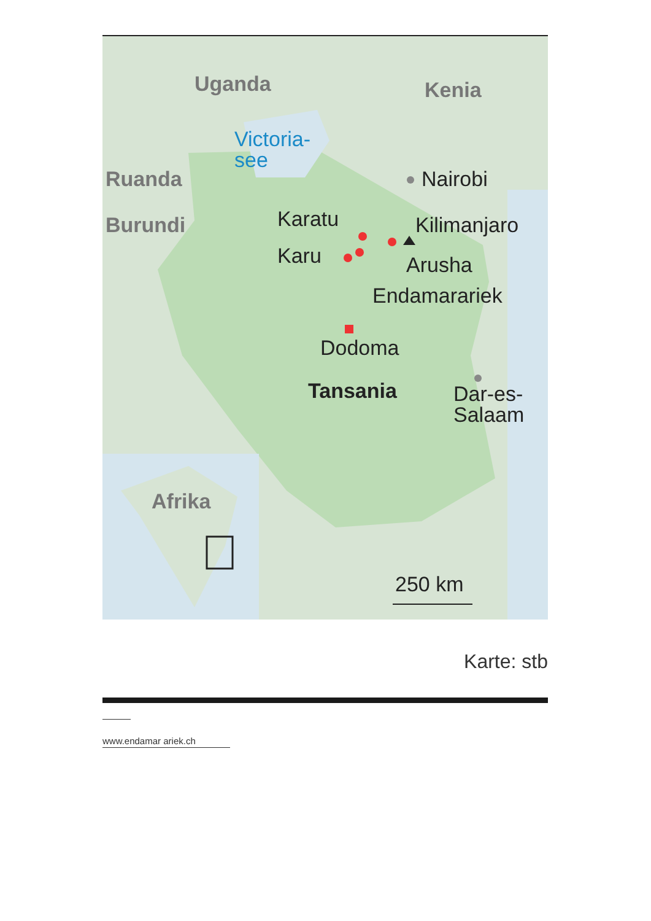Uganda Kenia
Victoria-
see
Ruanda Nairobi
Burundi Karatu Kilimanjaro
Karu Arusha
Endamarariek
Dodoma
Tansania
Dar-es-
Salaam
Afrika
250 km
Karte: stb
www.endamar ariek.ch